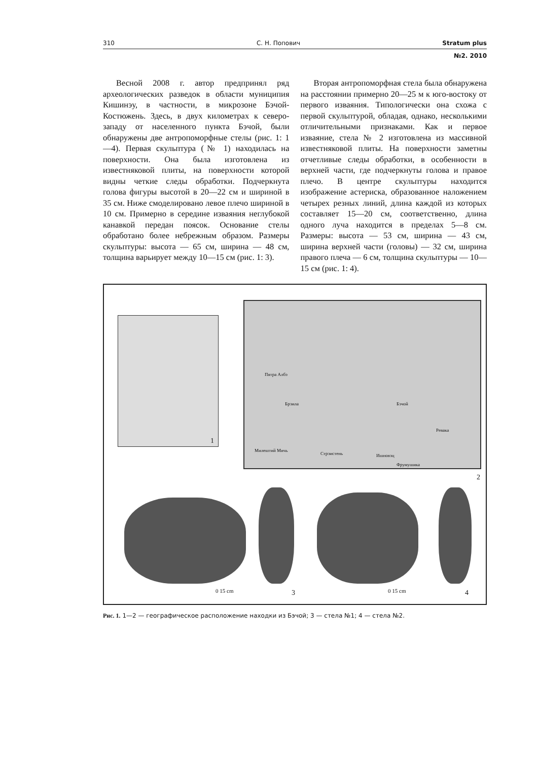310 С. Н. Попович Stratum plus
№2. 2010
Весной 2008 г. автор предпринял ряд археологических разведок в области муниципия Кишинэу, в частности, в микрозоне Бэчой-Костюжень. Здесь, в двух километрах к северо-западу от населенного пункта Бэчой, были обнаружены две антропоморфные стелы (рис. 1: 1—4). Первая скульптура (№ 1) находилась на поверхности. Она была изготовлена из известняковой плиты, на поверхности которой видны четкие следы обработки. Подчеркнута голова фигуры высотой в 20—22 см и шириной в 35 см. Ниже смоделировано левое плечо шириной в 10 см. Примерно в середине изваяния неглубокой канавкой передан поясок. Основание стелы обработано более небрежным образом. Размеры скульптуры: высота — 65 см, ширина — 48 см, толщина варьирует между 10—15 см (рис. 1: 3).
Вторая антропоморфная стела была обнаружена на расстоянии примерно 20—25 м к юго-востоку от первого изваяния. Типологически она схожа с первой скульптурой, обладая, однако, несколькими отличительными признаками. Как и первое изваяние, стела № 2 изготовлена из массивной известняковой плиты. На поверхности заметны отчетливые следы обработки, в особенности в верхней части, где подчеркнуты голова и правое плечо. В центре скульптуры находится изображение астериска, образованное наложением четырех резных линий, длина каждой из которых составляет 15—20 см, соответственно, длина одного луча находится в пределах 5—8 см. Размеры: высота — 53 см, ширина — 43 см, ширина верхней части (головы) — 32 см, ширина правого плеча — 6 см, толщина скульптуры — 10—15 см (рис. 1: 4).
Пятра Албэ
Брэила Бэчой
Ревака
Милештий Мичь
Стрэистень Ишновэц
Фрумушика
1
2
0 15 cm 3 0 15 cm 4
Рис. 1. 1—2 — географическое расположение находки из Бэчой; 3 — стела №1; 4 — стела №2.